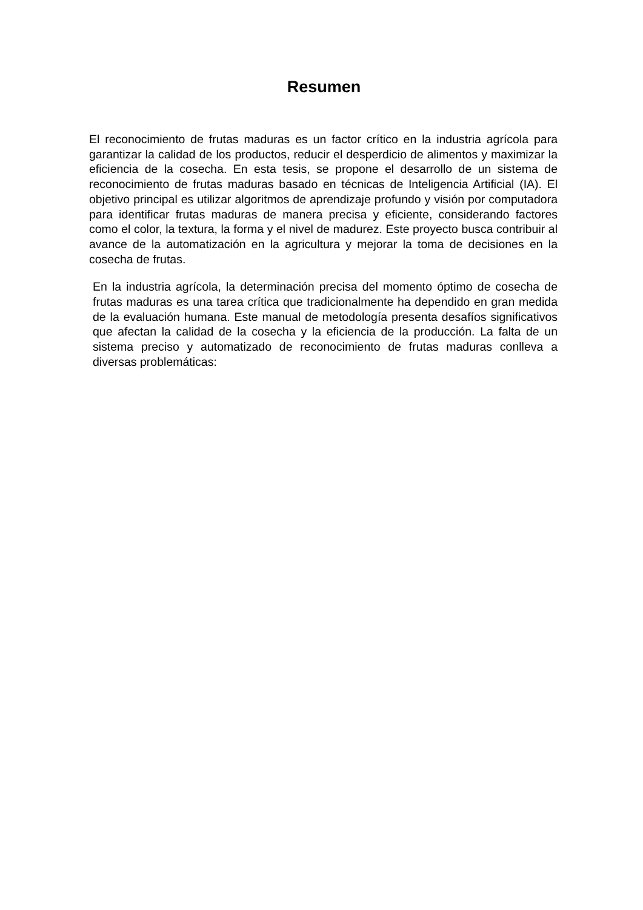Resumen
El reconocimiento de frutas maduras es un factor crítico en la industria agrícola para garantizar la calidad de los productos, reducir el desperdicio de alimentos y maximizar la eficiencia de la cosecha. En esta tesis, se propone el desarrollo de un sistema de reconocimiento de frutas maduras basado en técnicas de Inteligencia Artificial (IA). El objetivo principal es utilizar algoritmos de aprendizaje profundo y visión por computadora para identificar frutas maduras de manera precisa y eficiente, considerando factores como el color, la textura, la forma y el nivel de madurez. Este proyecto busca contribuir al avance de la automatización en la agricultura y mejorar la toma de decisiones en la cosecha de frutas.
En la industria agrícola, la determinación precisa del momento óptimo de cosecha de frutas maduras es una tarea crítica que tradicionalmente ha dependido en gran medida de la evaluación humana. Este manual de metodología presenta desafíos significativos que afectan la calidad de la cosecha y la eficiencia de la producción. La falta de un sistema preciso y automatizado de reconocimiento de frutas maduras conlleva a diversas problemáticas: